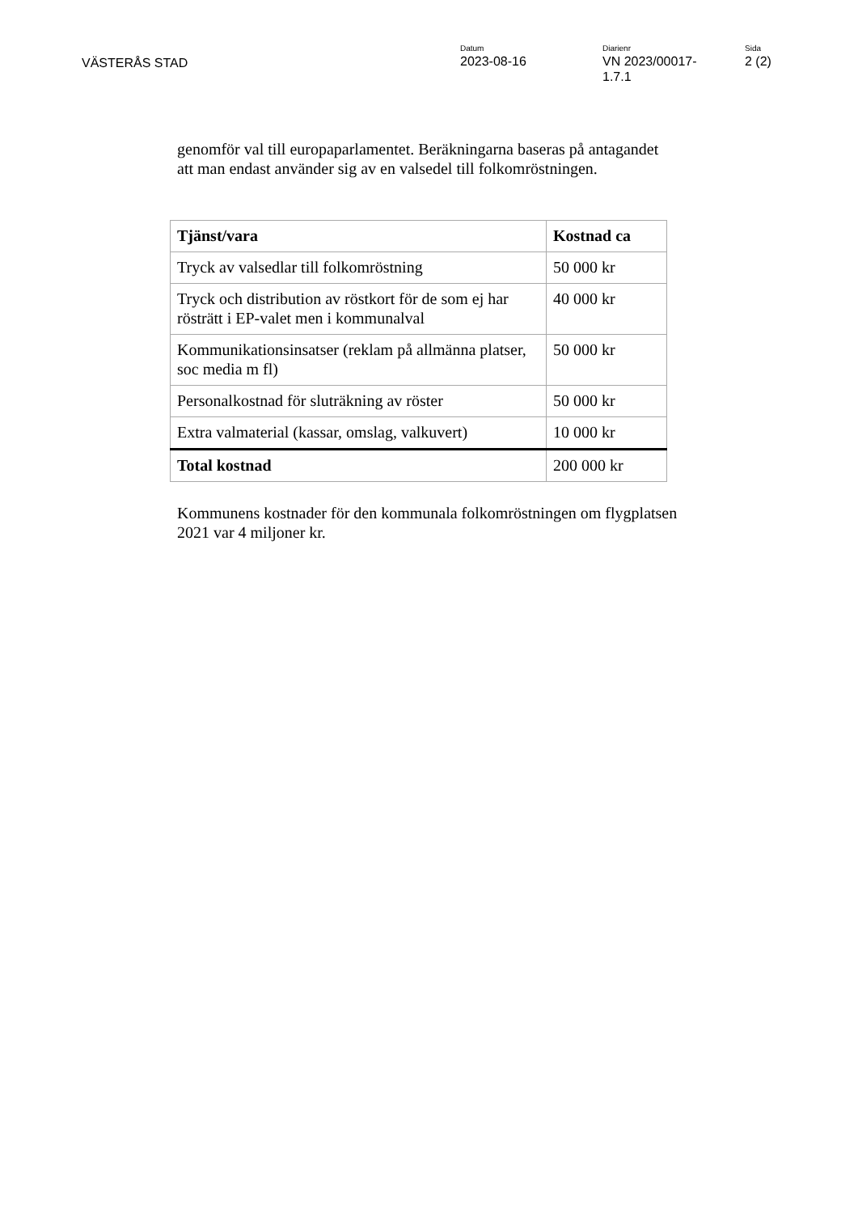VÄSTERÅS STAD
Datum
2023-08-16
Diarienr
VN 2023/00017-
1.7.1
Sida
2 (2)
genomför val till europaparlamentet. Beräkningarna baseras på antagandet
att man endast använder sig av en valsedel till folkomröstningen.
| Tjänst/vara | Kostnad ca |
| Tryck av valsedlar till folkomröstning | 50 000 kr |
| Tryck och distribution av röstkort för de som ej har rösträtt i EP-valet men i kommunalval | 40 000 kr |
| Kommunikationsinsatser (reklam på allmänna platser, soc media m fl) | 50 000 kr |
| Personalkostnad för sluträkning av röster | 50 000 kr |
| Extra valmaterial (kassar, omslag, valkuvert) | 10 000 kr |
| Total kostnad | 200 000 kr |
Kommunens kostnader för den kommunala folkomröstningen om flygplatsen
2021 var 4 miljoner kr.